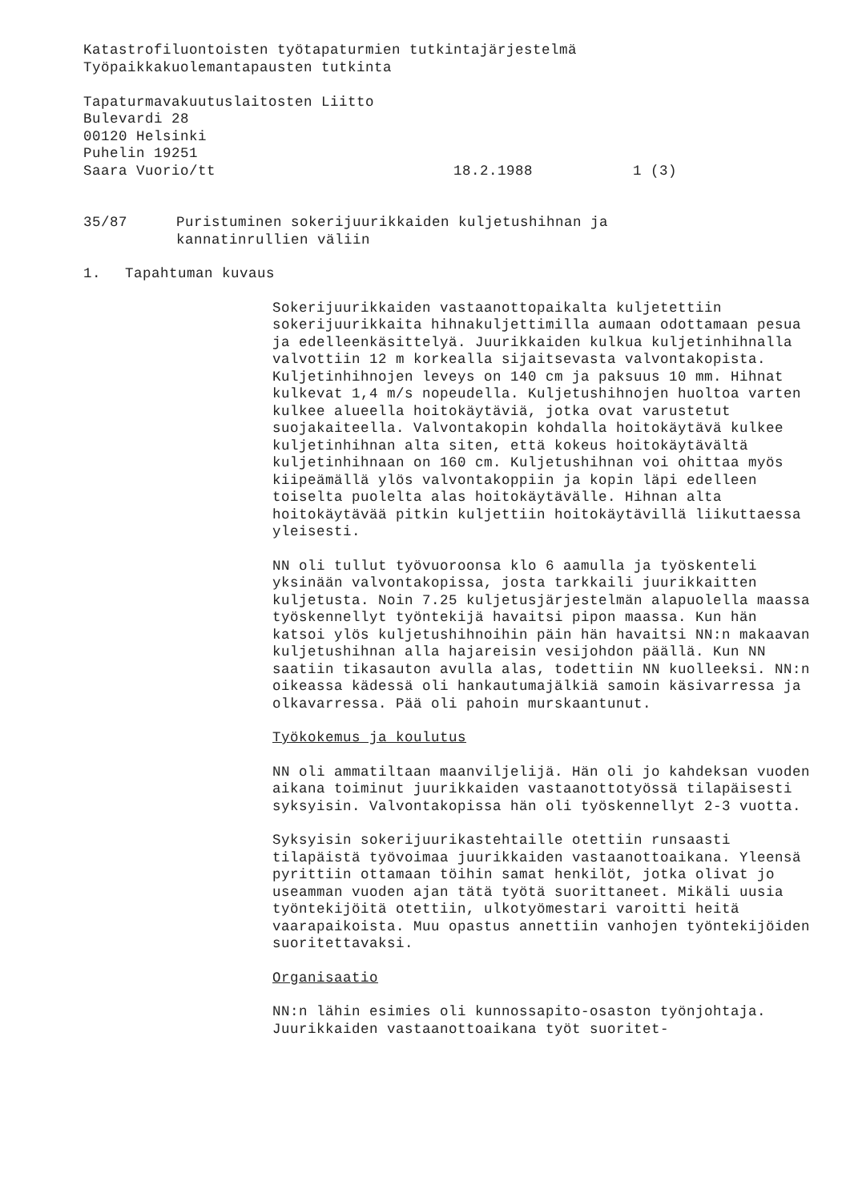Katastrofiluontoisten työtapaturmien tutkintajärjestelmä
Työpaikkakuolemantapausten tutkinta
Tapaturmavakuutuslaitosten Liitto
Bulevardi 28
00120 Helsinki
Puhelin 19251
Saara Vuorio/tt 18.2.1988 1 (3)
35/87 Puristuminen sokerijuurikkaiden kuljetushihnan ja
kannatinrullien väliin
1. Tapahtuman kuvaus
Sokerijuurikkaiden vastaanottopaikalta kuljetettiin sokerijuurikkaita hihnakuljettimilla aumaan odottamaan pesua ja edelleenkäsittelyä. Juurikkaiden kulkua kuljetinhihnalla valvottiin 12 m korkealla sijaitsevasta valvontakopista. Kuljetinhihnojen leveys on 140 cm ja paksuus 10 mm. Hihnat kulkevat 1,4 m/s nopeudella. Kuljetushihnojen huoltoa varten kulkee alueella hoitokäytäviä, jotka ovat varustetut suojakaiteella. Valvontakopin kohdalla hoitokäytävä kulkee kuljetinhihnan alta siten, että kokeus hoitokäytävältä kuljetinhihnaan on 160 cm. Kuljetushihnan voi ohittaa myös kiipeämällä ylös valvontakoppiin ja kopin läpi edelleen toiselta puolelta alas hoitokäytävälle. Hihnan alta hoitokäytävää pitkin kuljettiin hoitokäytävillä liikuttaessa yleisesti.
NN oli tullut työvuoroonsa klo 6 aamulla ja työskenteli yksinään valvontakopissa, josta tarkkaili juurikkaitten kuljetusta. Noin 7.25 kuljetusjärjestelmän alapuolella maassa työskennellyt työntekijä havaitsi pipon maassa. Kun hän katsoi ylös kuljetushihnoihin päin hän havaitsi NN:n makaavan kuljetushihnan alla hajareisin vesijohdon päällä. Kun NN saatiin tikasauton avulla alas, todettiin NN kuolleeksi. NN:n oikeassa kädessä oli hankautumajälkiä samoin käsivarressa ja olkavarressa. Pää oli pahoin murskaantunut.
Työkokemus ja koulutus
NN oli ammatiltaan maanviljelijä. Hän oli jo kahdeksan vuoden aikana toiminut juurikkaiden vastaanottotyössä tilapäisesti syksyisin. Valvontakopissa hän oli työskennellyt 2-3 vuotta.
Syksyisin sokerijuurikastehtaille otettiin runsaasti tilapäistä työvoimaa juurikkaiden vastaanottoaikana. Yleensä pyrittiin ottamaan töihin samat henkilöt, jotka olivat jo useamman vuoden ajan tätä työtä suorittaneet. Mikäli uusia työntekijöitä otettiin, ulkotyömestari varoitti heitä vaarapaikoista. Muu opastus annettiin vanhojen työntekijöiden suoritettavaksi.
Organisaatio
NN:n lähin esimies oli kunnossapito-osaston työnjohtaja. Juurikkaiden vastaanottoaikana työt suoritet-